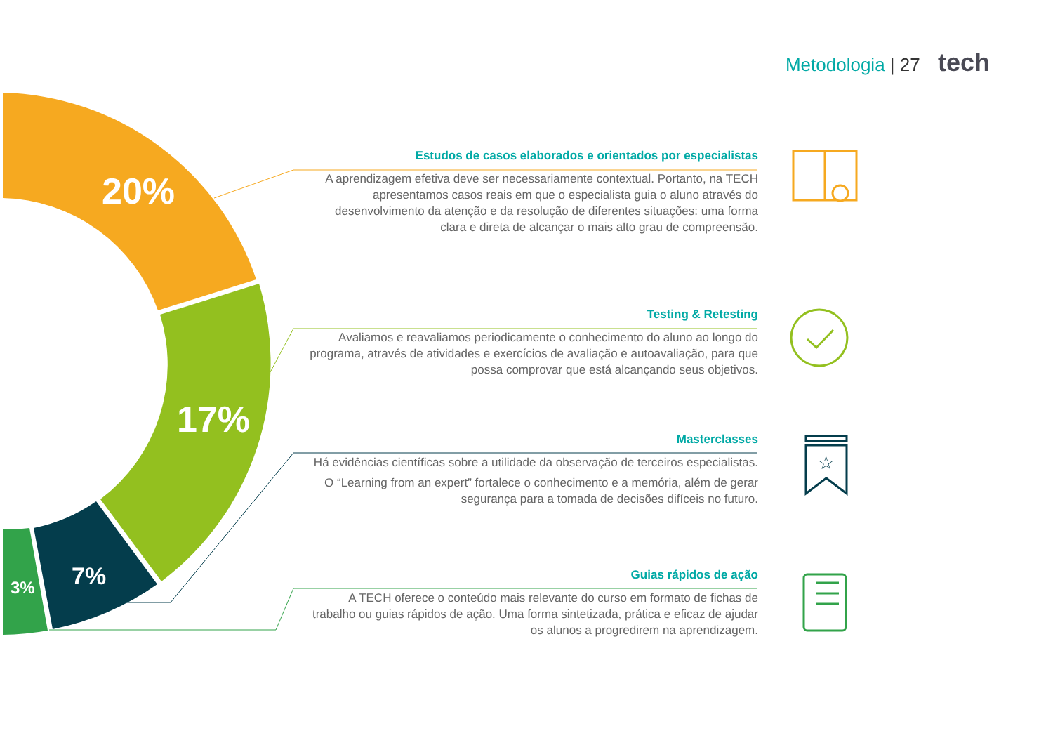Metodologia | 27 tech
20%
17%
7%
3%
Estudos de casos elaborados e orientados por especialistas
A aprendizagem efetiva deve ser necessariamente contextual. Portanto, na TECH apresentamos casos reais em que o especialista guia o aluno através do desenvolvimento da atenção e da resolução de diferentes situações: uma forma clara e direta de alcançar o mais alto grau de compreensão.
Testing & Retesting
Avaliamos e reavaliamos periodicamente o conhecimento do aluno ao longo do programa, através de atividades e exercícios de avaliação e autoavaliação, para que possa comprovar que está alcançando seus objetivos.
Masterclasses
Há evidências científicas sobre a utilidade da observação de terceiros especialistas.
O “Learning from an expert” fortalece o conhecimento e a memória, além de gerar segurança para a tomada de decisões difíceis no futuro.
Guias rápidos de ação
A TECH oferece o conteúdo mais relevante do curso em formato de fichas de trabalho ou guias rápidos de ação. Uma forma sintetizada, prática e eficaz de ajudar os alunos a progredirem na aprendizagem.
☆